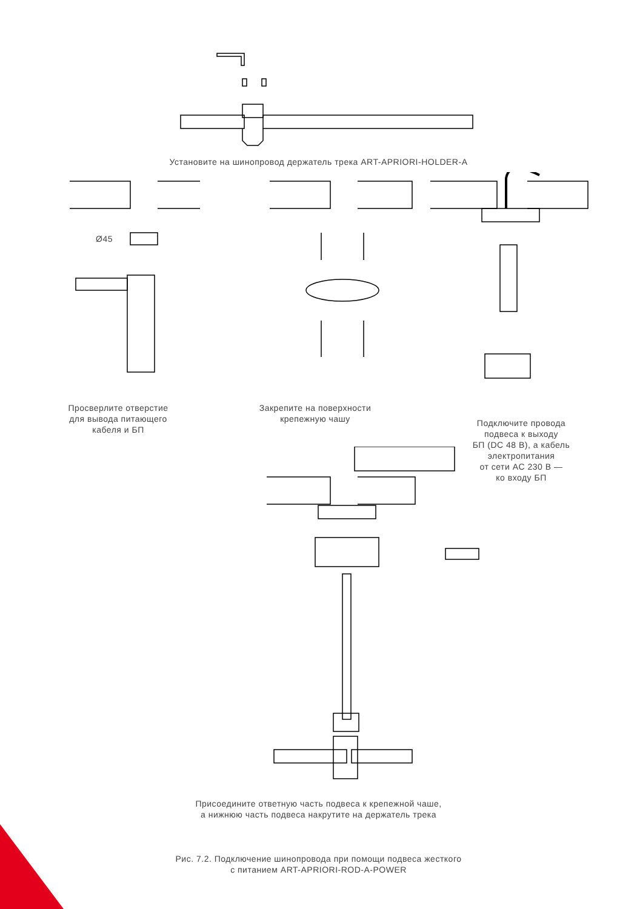Установите на шинопровод держатель трека ART-APRIORI-HOLDER-A
Ø45
Просверлите отверстие
для вывода питающего
кабеля и БП
Закрепите на поверхности
крепежную чашу
Подключите провода
подвеса к выходу
БП (DC 48 В), а кабель
электропитания
от сети AC 230 В —
ко входу БП
Присоедините ответную часть подвеса к крепежной чаше,
а нижнюю часть подвеса накрутите на держатель трека
Рис. 7.2. Подключение шинопровода при помощи подвеса жесткого
с питанием ART-APRIORI-ROD-A-POWER